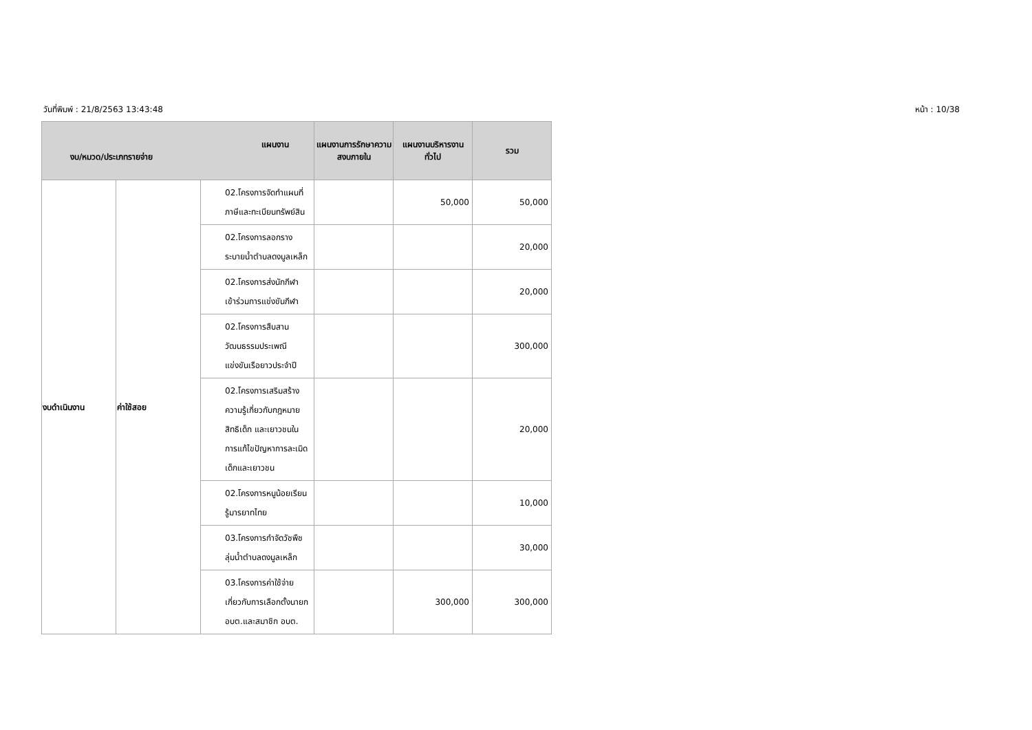วันที่พิมพ์ : 21/8/2563 13:43:48 หน้า : 10/38
| แผนงาน งบ/หมวด/ประเภทรายจ่าย | | | แผนงานการรักษาความสงบภายใน | แผนงานบริหารงานทั่วไป | รวม |
| --- | --- | --- | --- | --- | --- |
| งบดำเนินงาน | ค่าใช้สอย | 02.โครงการจัดทำแผนที่ภาษีและทะเบียนทรัพย์สิน | | 50,000 | 50,000 |
| | | 02.โครงการลอกรางระบายน้ำตำบลดงมูลเหล็ก | | | 20,000 |
| | | 02.โครงการส่งนักกีฬาเข้าร่วมการแข่งขันกีฬา | | | 20,000 |
| | | 02.โครงการสืบสานวัฒนธรรมประเพณีแข่งขันเรือยาวประจำปี | | | 300,000 |
| | | 02.โครงการเสริมสร้างความรู้เกี่ยวกับกฎหมายสิทธิเด็ก และเยาวชนในการแก้ไขปัญหาการละเมิดเด็กและเยาวชน | | | 20,000 |
| | | 02.โครงการหนูน้อยเรียนรู้มารยาทไทย | | | 10,000 |
| | | 03.โครงการกำจัดวัชพืชลุ่มน้ำตำบลดงมูลเหล็ก | | | 30,000 |
| | | 03.โครงการค่าใช้จ่ายเกี่ยวกับการเลือกตั้งนายก อบต.และสมาชิก อบต. | | 300,000 | 300,000 |